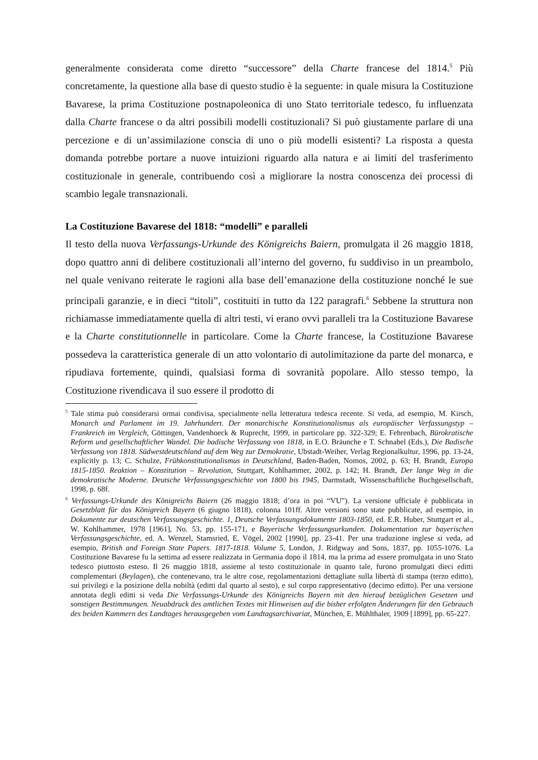generalmente considerata come diretto “successore” della Charte francese del 1814.<sup>5</sup> Più concretamente, la questione alla base di questo studio è la seguente: in quale misura la Costituzione Bavarese, la prima Costituzione postnapoleonica di uno Stato territoriale tedesco, fu influenzata dalla Charte francese o da altri possibili modelli costituzionali? Si può giustamente parlare di una percezione e di un’assimilazione conscia di uno o più modelli esistenti? La risposta a questa domanda potrebbe portare a nuove intuizioni riguardo alla natura e ai limiti del trasferimento costituzionale in generale, contribuendo così a migliorare la nostra conoscenza dei processi di scambio legale transnazionali.
La Costituzione Bavarese del 1818: “modelli” e paralleli
Il testo della nuova Verfassungs-Urkunde des Königreichs Baiern, promulgata il 26 maggio 1818, dopo quattro anni di delibere costituzionali all’interno del governo, fu suddiviso in un preambolo, nel quale venivano reiterate le ragioni alla base dell’emanazione della costituzione nonché le sue principali garanzie, e in dieci “titoli”, costituiti in tutto da 122 paragrafi.<sup>6</sup> Sebbene la struttura non richiamasse immediatamente quella di altri testi, vi erano ovvi paralleli tra la Costituzione Bavarese e la Charte constitutionnelle in particolare. Come la Charte francese, la Costituzione Bavarese possedeva la caratteristica generale di un atto volontario di autolimitazione da parte del monarca, e ripudiava fortemente, quindi, qualsiasi forma di sovranità popolare. Allo stesso tempo, la Costituzione rivendicava il suo essere il prodotto di
<sup>5</sup> Tale stima può considerarsi ormai condivisa, specialmente nella letteratura tedesca recente. Si veda, ad esempio, M. Kirsch, Monarch und Parlament im 19. Jahrhundert. Der monarchische Konstitutionalismus als europäischer Verfassungstyp – Frankreich im Vergleich, Göttingen, Vandenhoeck & Ruprecht, 1999, in particolare pp. 322-329; E. Fehrenbach, Bürokratische Reform und gesellschaftlicher Wandel. Die badische Verfassung von 1818, in E.O. Bräunche e T. Schnabel (Eds.), Die Badische Verfassung von 1818. Südwestdeutschland auf dem Weg zur Demokratie, Ubstadt-Weiher, Verlag Regionalkultur, 1996, pp. 13-24, explicitly p. 13; C. Schulze, Frühkonstitutionalismus in Deutschland, Baden-Baden, Nomos, 2002, p. 63; H. Brandt, Europa 1815-1850. Reaktion – Konstitution – Revolution, Stuttgart, Kohlhammer, 2002, p. 142; H. Brandt, Der lange Weg in die demokratische Moderne. Deutsche Verfassungsgeschichte von 1800 bis 1945, Darmstadt, Wissenschaftliche Buchgesellschaft, 1998, p. 68f.
<sup>6</sup> Verfassungs-Urkunde des Königreichs Baiern (26 maggio 1818; d’ora in poi “VU”). La versione ufficiale è pubblicata in Gesetzblatt für das Königreich Bayern (6 giugno 1818), colonna 101ff. Altre versioni sono state pubblicate, ad esempio, in Dokumente zur deutschen Verfassungsgeschichte. 1, Deutsche Verfassungsdokumente 1803-1850, ed. E.R. Huber, Stuttgart et al., W. Kohlhammer, 1978 [1961], No. 53, pp. 155-171, e Bayerische Verfassungsurkunden. Dokumentation zur bayerischen Verfassungsgeschichte, ed. A. Wenzel, Stamsried, E. Vögel, 2002 [1990], pp. 23-41. Per una traduzione inglese si veda, ad esempio, British and Foreign State Papers. 1817-1818. Volume 5, London, J. Ridgway and Sons, 1837, pp. 1055-1076. La Costituzione Bavarese fu la settima ad essere realizzata in Germania dopo il 1814, ma la prima ad essere promulgata in uno Stato tedesco piuttosto esteso. Il 26 maggio 1818, assieme al testo costituzionale in quanto tale, furono promulgati dieci editti complementari (Beylagen), che contenevano, tra le altre cose, regolamentazioni dettagliate sulla libertà di stampa (terzo editto), sui privilegi e la posizione della nobiltà (editti dal quarto al sesto), e sul corpo rappresentativo (decimo editto). Per una versione annotata degli editti si veda Die Verfassungs-Urkunde des Königreichs Bayern mit den hierauf bezüglichen Gesetzen und sonstigen Bestimmungen. Neuabdruck des amtlichen Textes mit Hinweisen auf die bisher erfolgten Änderungen für den Gebrauch des beiden Kammern des Landtages herausgegeben vom Landtagsarchivariat, München, E. Mühlthaler, 1909 [1899], pp. 65-227.